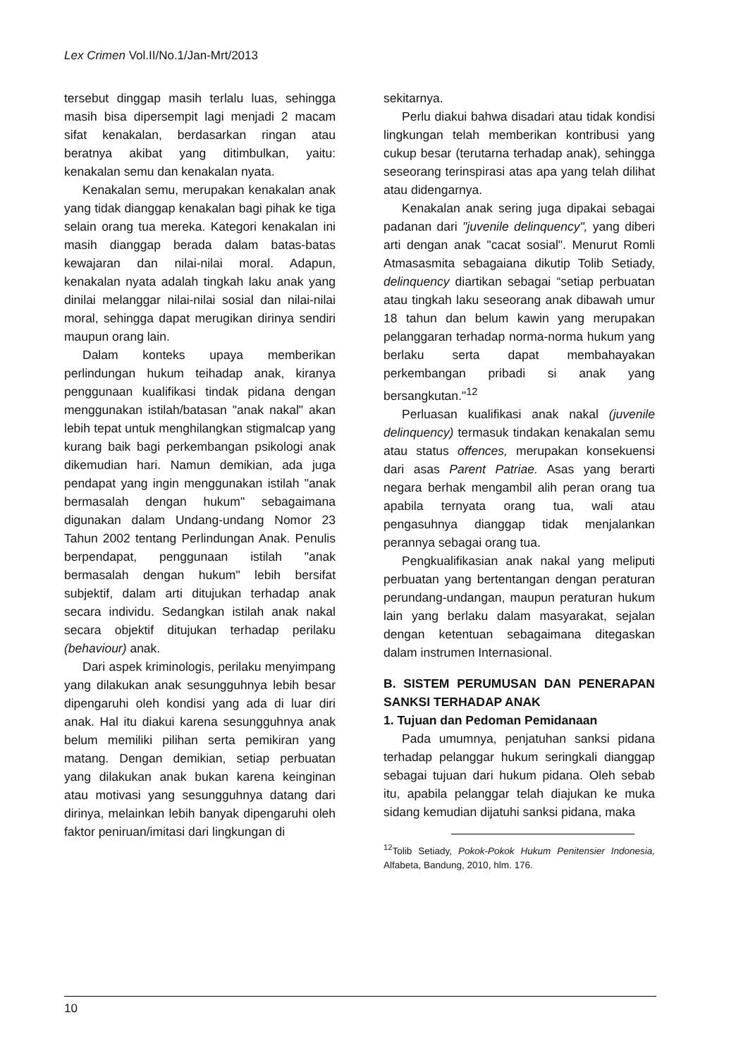Lex Crimen Vol.II/No.1/Jan-Mrt/2013
tersebut dinggap masih terlalu luas, sehingga masih bisa dipersempit lagi menjadi 2 macam sifat kenakalan, berdasarkan ringan atau beratnya akibat yang ditimbulkan, yaitu: kenakalan semu dan kenakalan nyata.
Kenakalan semu, merupakan kenakalan anak yang tidak dianggap kenakalan bagi pihak ke tiga selain orang tua mereka. Kategori kenakalan ini masih dianggap berada dalam batas-batas kewajaran dan nilai-nilai moral. Adapun, kenakalan nyata adalah tingkah laku anak yang dinilai melanggar nilai-nilai sosial dan nilai-nilai moral, sehingga dapat merugikan dirinya sendiri maupun orang lain.
Dalam konteks upaya memberikan perlindungan hukum teihadap anak, kiranya penggunaan kualifikasi tindak pidana dengan menggunakan istilah/batasan "anak nakal" akan lebih tepat untuk menghilangkan stigmalcap yang kurang baik bagi perkembangan psikologi anak dikemudian hari. Namun demikian, ada juga pendapat yang ingin menggunakan istilah "anak bermasalah dengan hukum" sebagaimana digunakan dalam Undang-undang Nomor 23 Tahun 2002 tentang Perlindungan Anak. Penulis berpendapat, penggunaan istilah "anak bermasalah dengan hukum" lebih bersifat subjektif, dalam arti ditujukan terhadap anak secara individu. Sedangkan istilah anak nakal secara objektif ditujukan terhadap perilaku (behaviour) anak.
Dari aspek kriminologis, perilaku menyimpang yang dilakukan anak sesungguhnya lebih besar dipengaruhi oleh kondisi yang ada di luar diri anak. Hal itu diakui karena sesungguhnya anak belum memiliki pilihan serta pemikiran yang matang. Dengan demikian, setiap perbuatan yang dilakukan anak bukan karena keinginan atau motivasi yang sesungguhnya datang dari dirinya, melainkan lebih banyak dipengaruhi oleh faktor peniruan/imitasi dari lingkungan di
sekitarnya.
Perlu diakui bahwa disadari atau tidak kondisi lingkungan telah memberikan kontribusi yang cukup besar (terutarna terhadap anak), sehingga seseorang terinspirasi atas apa yang telah dilihat atau didengarnya.
Kenakalan anak sering juga dipakai sebagai padanan dari "juvenile delinquency", yang diberi arti dengan anak "cacat sosial". Menurut Romli Atmasasmita sebagaiana dikutip Tolib Setiady, delinquency diartikan sebagai “setiap perbuatan atau tingkah laku seseorang anak dibawah umur 18 tahun dan belum kawin yang merupakan pelanggaran terhadap norma-norma hukum yang berlaku serta dapat membahayakan perkembangan pribadi si anak yang bersangkutan."<sup>12</sup>
Perluasan kualifikasi anak nakal (juvenile delinquency) termasuk tindakan kenakalan semu atau status offences, merupakan konsekuensi dari asas Parent Patriae. Asas yang berarti negara berhak mengambil alih peran orang tua apabila ternyata orang tua, wali atau pengasuhnya dianggap tidak menjalankan perannya sebagai orang tua.
Pengkualifikasian anak nakal yang meliputi perbuatan yang bertentangan dengan peraturan perundang-undangan, maupun peraturan hukum lain yang berlaku dalam masyarakat, sejalan dengan ketentuan sebagaimana ditegaskan dalam instrumen Internasional.
B. SISTEM PERUMUSAN DAN PENERAPAN SANKSI TERHADAP ANAK
1. Tujuan dan Pedoman Pemidanaan
Pada umumnya, penjatuhan sanksi pidana terhadap pelanggar hukum seringkali dianggap sebagai tujuan dari hukum pidana. Oleh sebab itu, apabila pelanggar telah diajukan ke muka sidang kemudian dijatuhi sanksi pidana, maka
<sup>12</sup> Tolib Setiady, Pokok-Pokok Hukum Penitensier Indonesia, Alfabeta, Bandung, 2010, hlm. 176.
10